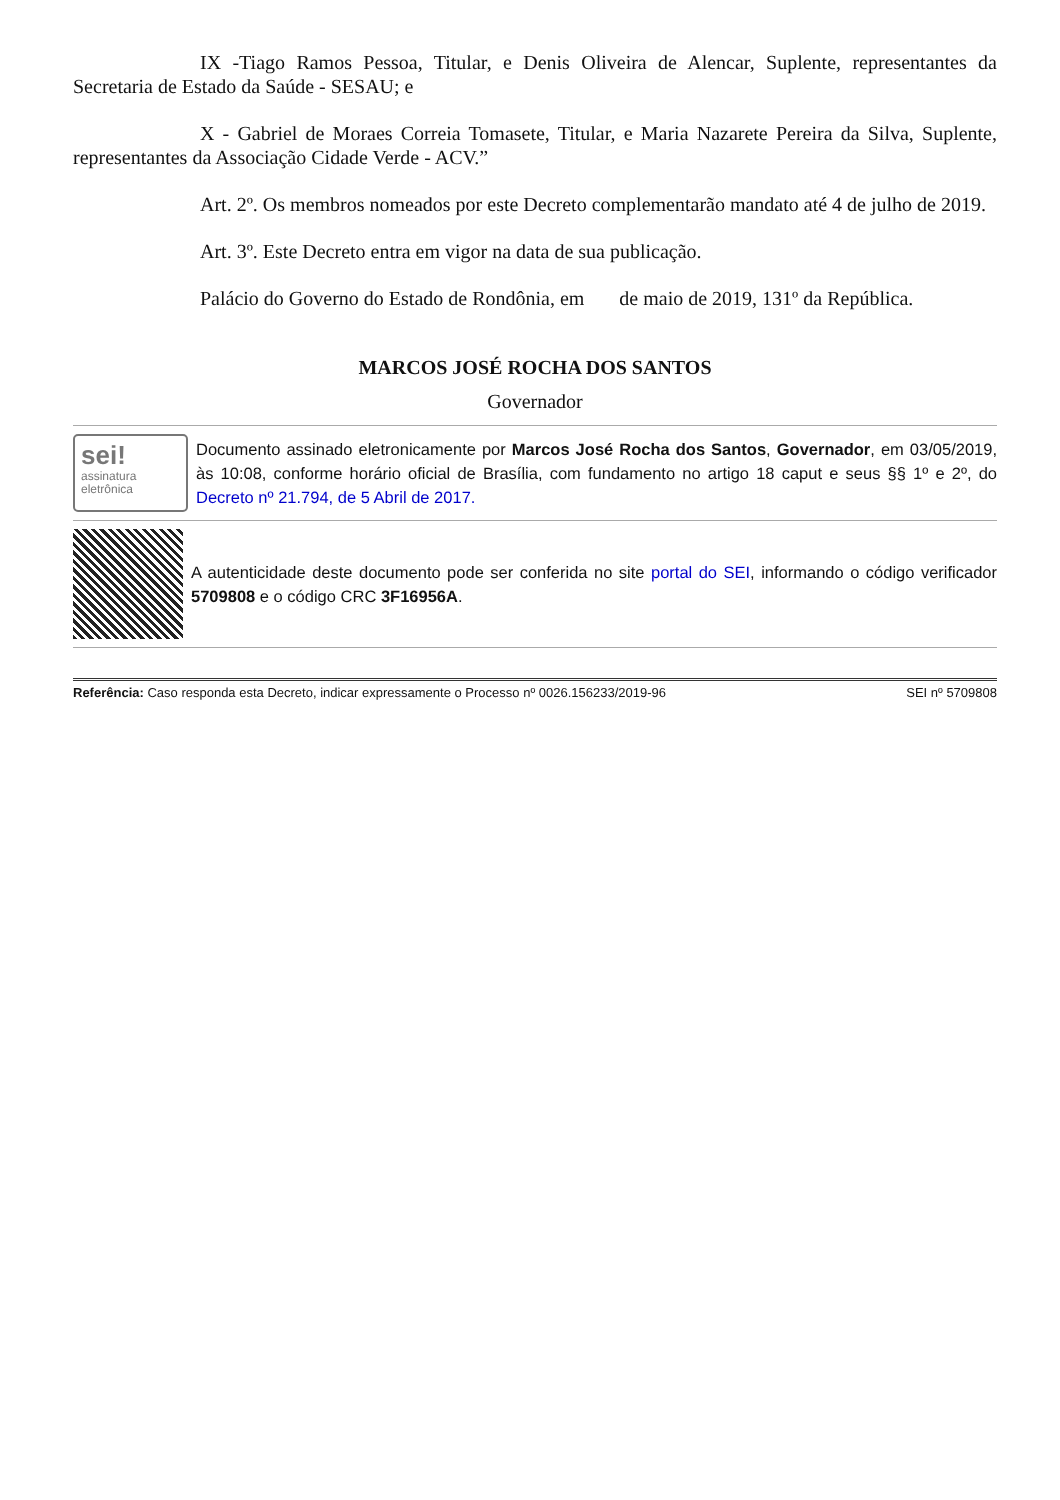IX -Tiago Ramos Pessoa, Titular, e Denis Oliveira de Alencar, Suplente, representantes da Secretaria de Estado da Saúde - SESAU; e
X - Gabriel de Moraes Correia Tomasete, Titular, e Maria Nazarete Pereira da Silva, Suplente, representantes da Associação Cidade Verde - ACV.”
Art. 2º. Os membros nomeados por este Decreto complementarão mandato até 4 de julho de 2019.
Art. 3º. Este Decreto entra em vigor na data de sua publicação.
Palácio do Governo do Estado de Rondônia, em de maio de 2019, 131º da República.
MARCOS JOSÉ ROCHA DOS SANTOS
Governador
sei!
assinatura
eletrônica
Documento assinado eletronicamente por Marcos José Rocha dos Santos, Governador, em 03/05/2019, às 10:08, conforme horário oficial de Brasília, com fundamento no artigo 18 caput e seus §§ 1º e 2º, do Decreto nº 21.794, de 5 Abril de 2017.
A autenticidade deste documento pode ser conferida no site portal do SEI, informando o código verificador 5709808 e o código CRC 3F16956A.
Referência: Caso responda esta Decreto, indicar expressamente o Processo nº 0026.156233/2019-96 SEI nº 5709808